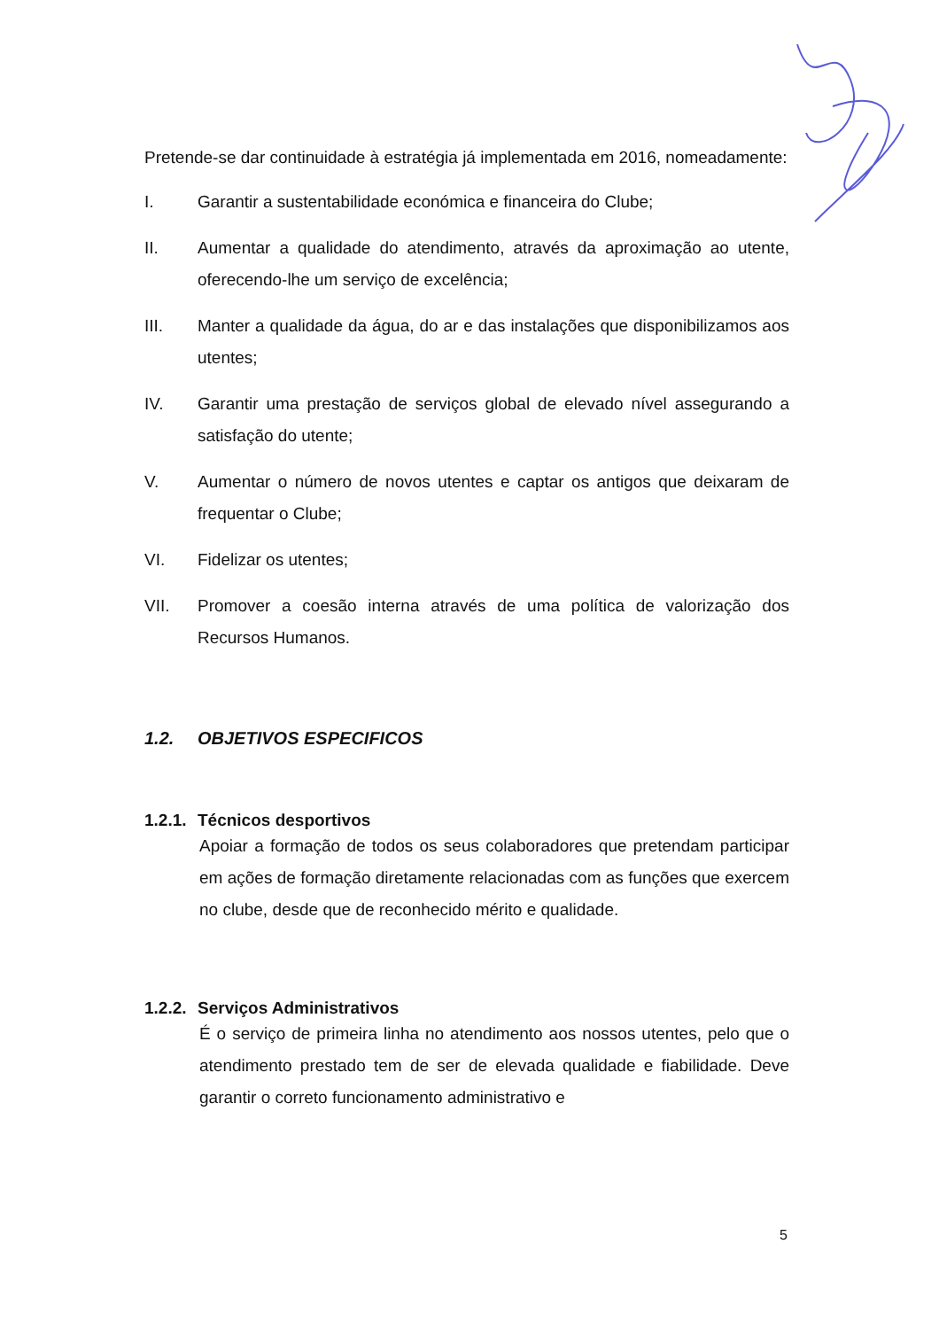Pretende-se dar continuidade à estratégia já implementada em 2016, nomeadamente:
I. Garantir a sustentabilidade económica e financeira do Clube;
II. Aumentar a qualidade do atendimento, através da aproximação ao utente, oferecendo-lhe um serviço de excelência;
III. Manter a qualidade da água, do ar e das instalações que disponibilizamos aos utentes;
IV. Garantir uma prestação de serviços global de elevado nível assegurando a satisfação do utente;
V. Aumentar o número de novos utentes e captar os antigos que deixaram de frequentar o Clube;
VI. Fidelizar os utentes;
VII. Promover a coesão interna através de uma política de valorização dos Recursos Humanos.
1.2. OBJETIVOS ESPECIFICOS
1.2.1. Técnicos desportivos
Apoiar a formação de todos os seus colaboradores que pretendam participar em ações de formação diretamente relacionadas com as funções que exercem no clube, desde que de reconhecido mérito e qualidade.
1.2.2. Serviços Administrativos
É o serviço de primeira linha no atendimento aos nossos utentes, pelo que o atendimento prestado tem de ser de elevada qualidade e fiabilidade. Deve garantir o correto funcionamento administrativo e
5